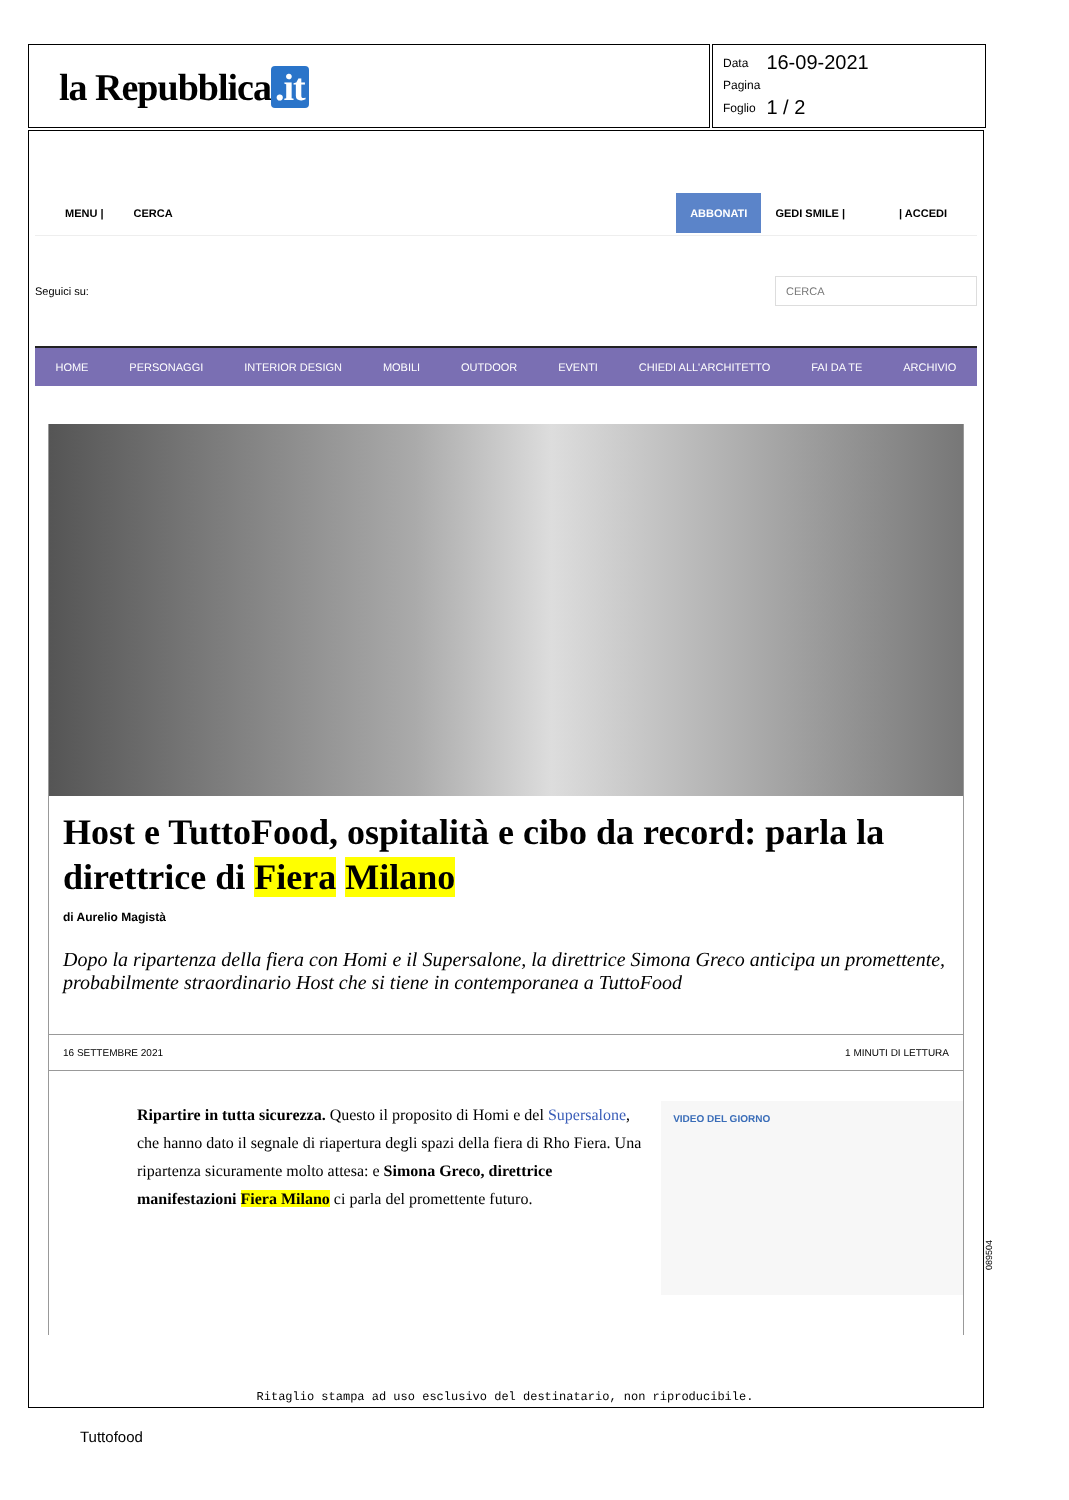la Repubblica.it
| Data | 16-09-2021 |
| Pagina | |
| Foglio | 1 / 2 |
MENU | CERCA ABBONATI GEDI SMILE | | ACCEDI
Seguici su: CERCA
HOME PERSONAGGI INTERIOR DESIGN MOBILI OUTDOOR EVENTI CHIEDI ALL'ARCHITETTO FAI DA TE ARCHIVIO
Host e TuttoFood, ospitalità e cibo da record: parla la direttrice di Fiera Milano
di Aurelio Magistà
Dopo la ripartenza della fiera con Homi e il Supersalone, la direttrice Simona Greco anticipa un promettente, probabilmente straordinario Host che si tiene in contemporanea a TuttoFood
16 SETTEMBRE 2021 1 MINUTI DI LETTURA
Ripartire in tutta sicurezza. Questo il proposito di Homi e del Supersalone, che hanno dato il segnale di riapertura degli spazi della fiera di Rho Fiera. Una ripartenza sicuramente molto attesa: e Simona Greco, direttrice manifestazioni Fiera Milano ci parla del promettente futuro.
VIDEO DEL GIORNO
Ritaglio stampa ad uso esclusivo del destinatario, non riproducibile.
089504
Tuttofood